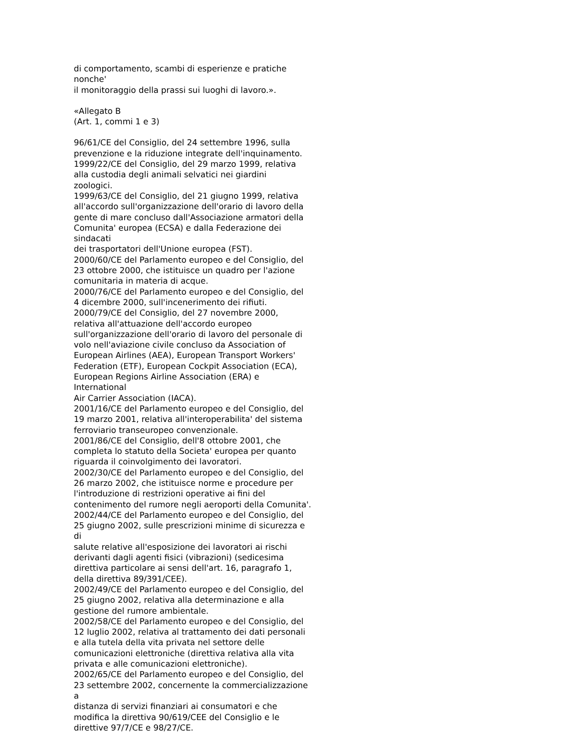di comportamento, scambi di esperienze e pratiche nonche'
il monitoraggio della prassi sui luoghi di lavoro.».
«Allegato B
(Art. 1, commi 1 e 3)
96/61/CE del Consiglio, del 24 settembre 1996, sulla
prevenzione e la riduzione integrate dell'inquinamento.
1999/22/CE del Consiglio, del 29 marzo 1999, relativa
alla custodia degli animali selvatici nei giardini
zoologici.
1999/63/CE del Consiglio, del 21 giugno 1999, relativa
all'accordo sull'organizzazione dell'orario di lavoro della
gente di mare concluso dall'Associazione armatori della
Comunita' europea (ECSA) e dalla Federazione dei sindacati
dei trasportatori dell'Unione europea (FST).
2000/60/CE del Parlamento europeo e del Consiglio, del
23 ottobre 2000, che istituisce un quadro per l'azione
comunitaria in materia di acque.
2000/76/CE del Parlamento europeo e del Consiglio, del
4 dicembre 2000, sull'incenerimento dei rifiuti.
2000/79/CE del Consiglio, del 27 novembre 2000,
relativa all'attuazione dell'accordo europeo
sull'organizzazione dell'orario di lavoro del personale di
volo nell'aviazione civile concluso da Association of
European Airlines (AEA), European Transport Workers'
Federation (ETF), European Cockpit Association (ECA),
European Regions Airline Association (ERA) e International
Air Carrier Association (IACA).
2001/16/CE del Parlamento europeo e del Consiglio, del
19 marzo 2001, relativa all'interoperabilita' del sistema
ferroviario transeuropeo convenzionale.
2001/86/CE del Consiglio, dell'8 ottobre 2001, che
completa lo statuto della Societa' europea per quanto
riguarda il coinvolgimento dei lavoratori.
2002/30/CE del Parlamento europeo e del Consiglio, del
26 marzo 2002, che istituisce norme e procedure per
l'introduzione di restrizioni operative ai fini del
contenimento del rumore negli aeroporti della Comunita'.
2002/44/CE del Parlamento europeo e del Consiglio, del
25 giugno 2002, sulle prescrizioni minime di sicurezza e di
salute relative all'esposizione dei lavoratori ai rischi
derivanti dagli agenti fisici (vibrazioni) (sedicesima
direttiva particolare ai sensi dell'art. 16, paragrafo 1,
della direttiva 89/391/CEE).
2002/49/CE del Parlamento europeo e del Consiglio, del
25 giugno 2002, relativa alla determinazione e alla
gestione del rumore ambientale.
2002/58/CE del Parlamento europeo e del Consiglio, del
12 luglio 2002, relativa al trattamento dei dati personali
e alla tutela della vita privata nel settore delle
comunicazioni elettroniche (direttiva relativa alla vita
privata e alle comunicazioni elettroniche).
2002/65/CE del Parlamento europeo e del Consiglio, del
23 settembre 2002, concernente la commercializzazione a
distanza di servizi finanziari ai consumatori e che
modifica la direttiva 90/619/CEE del Consiglio e le
direttive 97/7/CE e 98/27/CE.